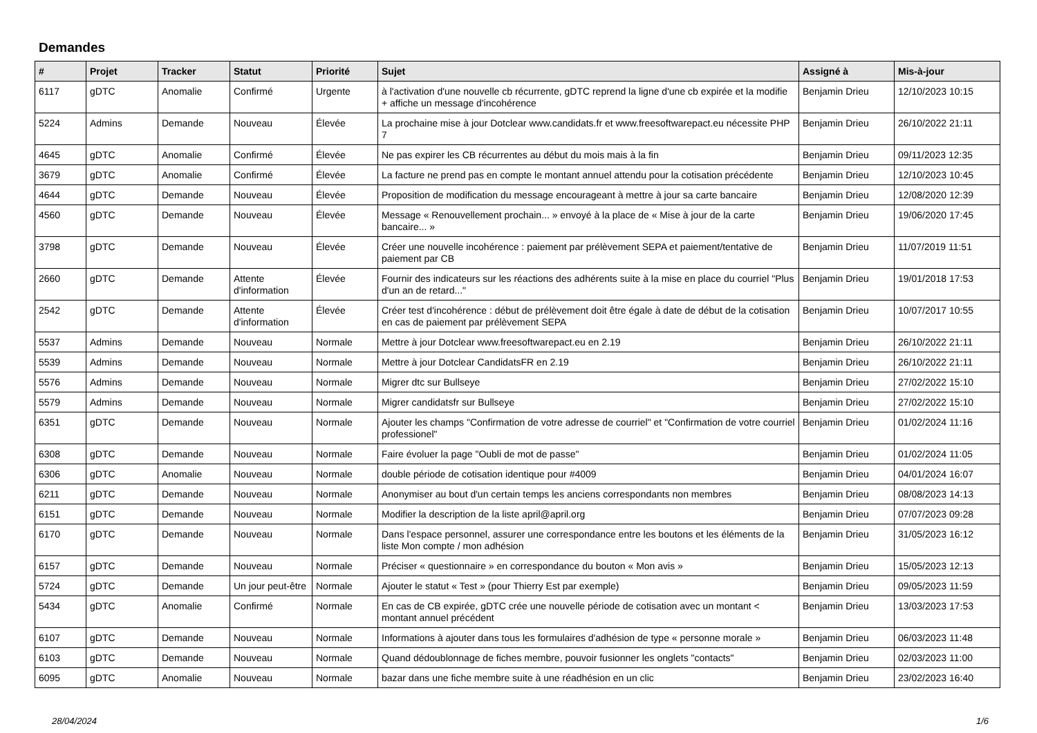Demandes
| # | Projet | Tracker | Statut | Priorité | Sujet | Assigné à | Mis-à-jour |
| --- | --- | --- | --- | --- | --- | --- | --- |
| 6117 | gDTC | Anomalie | Confirmé | Urgente | à l'activation d'une nouvelle cb récurrente, gDTC reprend la ligne d'une cb expirée et la modifie + affiche un message d'incohérence | Benjamin Drieu | 12/10/2023 10:15 |
| 5224 | Admins | Demande | Nouveau | Élevée | La prochaine mise à jour Dotclear www.candidats.fr et www.freesoftwarepact.eu nécessite PHP 7 | Benjamin Drieu | 26/10/2022 21:11 |
| 4645 | gDTC | Anomalie | Confirmé | Élevée | Ne pas expirer les CB récurrentes au début du mois mais à la fin | Benjamin Drieu | 09/11/2023 12:35 |
| 3679 | gDTC | Anomalie | Confirmé | Élevée | La facture ne prend pas en compte le montant annuel attendu pour la cotisation précédente | Benjamin Drieu | 12/10/2023 10:45 |
| 4644 | gDTC | Demande | Nouveau | Élevée | Proposition de modification du message encourageant à mettre à jour sa carte bancaire | Benjamin Drieu | 12/08/2020 12:39 |
| 4560 | gDTC | Demande | Nouveau | Élevée | Message « Renouvellement prochain... » envoyé à la place de « Mise à jour de la carte bancaire... » | Benjamin Drieu | 19/06/2020 17:45 |
| 3798 | gDTC | Demande | Nouveau | Élevée | Créer une nouvelle incohérence : paiement par prélèvement SEPA et paiement/tentative de paiement par CB | Benjamin Drieu | 11/07/2019 11:51 |
| 2660 | gDTC | Demande | Attente d'information | Élevée | Fournir des indicateurs sur les réactions des adhérents suite à la mise en place du courriel "Plus d'un an de retard..." | Benjamin Drieu | 19/01/2018 17:53 |
| 2542 | gDTC | Demande | Attente d'information | Élevée | Créer test d'incohérence : début de prélèvement doit être égale à date de début de la cotisation en cas de paiement par prélèvement SEPA | Benjamin Drieu | 10/07/2017 10:55 |
| 5537 | Admins | Demande | Nouveau | Normale | Mettre à jour Dotclear www.freesoftwarepact.eu en 2.19 | Benjamin Drieu | 26/10/2022 21:11 |
| 5539 | Admins | Demande | Nouveau | Normale | Mettre à jour Dotclear CandidatsFR en 2.19 | Benjamin Drieu | 26/10/2022 21:11 |
| 5576 | Admins | Demande | Nouveau | Normale | Migrer dtc sur Bullseye | Benjamin Drieu | 27/02/2022 15:10 |
| 5579 | Admins | Demande | Nouveau | Normale | Migrer candidatsfr sur Bullseye | Benjamin Drieu | 27/02/2022 15:10 |
| 6351 | gDTC | Demande | Nouveau | Normale | Ajouter les champs "Confirmation de votre adresse de courriel" et "Confirmation de votre courriel professionel" | Benjamin Drieu | 01/02/2024 11:16 |
| 6308 | gDTC | Demande | Nouveau | Normale | Faire évoluer la page "Oubli de mot de passe" | Benjamin Drieu | 01/02/2024 11:05 |
| 6306 | gDTC | Anomalie | Nouveau | Normale | double période de cotisation identique pour #4009 | Benjamin Drieu | 04/01/2024 16:07 |
| 6211 | gDTC | Demande | Nouveau | Normale | Anonymiser au bout d'un certain temps les anciens correspondants non membres | Benjamin Drieu | 08/08/2023 14:13 |
| 6151 | gDTC | Demande | Nouveau | Normale | Modifier la description de la liste april@april.org | Benjamin Drieu | 07/07/2023 09:28 |
| 6170 | gDTC | Demande | Nouveau | Normale | Dans l'espace personnel, assurer une correspondance entre les boutons et les éléments de la liste Mon compte / mon adhésion | Benjamin Drieu | 31/05/2023 16:12 |
| 6157 | gDTC | Demande | Nouveau | Normale | Préciser « questionnaire » en correspondance du bouton « Mon avis » | Benjamin Drieu | 15/05/2023 12:13 |
| 5724 | gDTC | Demande | Un jour peut-être | Normale | Ajouter le statut « Test » (pour Thierry Est par exemple) | Benjamin Drieu | 09/05/2023 11:59 |
| 5434 | gDTC | Anomalie | Confirmé | Normale | En cas de CB expirée, gDTC crée une nouvelle période de cotisation avec un montant < montant annuel précédent | Benjamin Drieu | 13/03/2023 17:53 |
| 6107 | gDTC | Demande | Nouveau | Normale | Informations à ajouter dans tous les formulaires d'adhésion de type « personne morale » | Benjamin Drieu | 06/03/2023 11:48 |
| 6103 | gDTC | Demande | Nouveau | Normale | Quand dédoublonnage de fiches membre, pouvoir fusionner les onglets "contacts" | Benjamin Drieu | 02/03/2023 11:00 |
| 6095 | gDTC | Anomalie | Nouveau | Normale | bazar dans une fiche membre suite à une réadhésion en un clic | Benjamin Drieu | 23/02/2023 16:40 |
28/04/2024 1/6